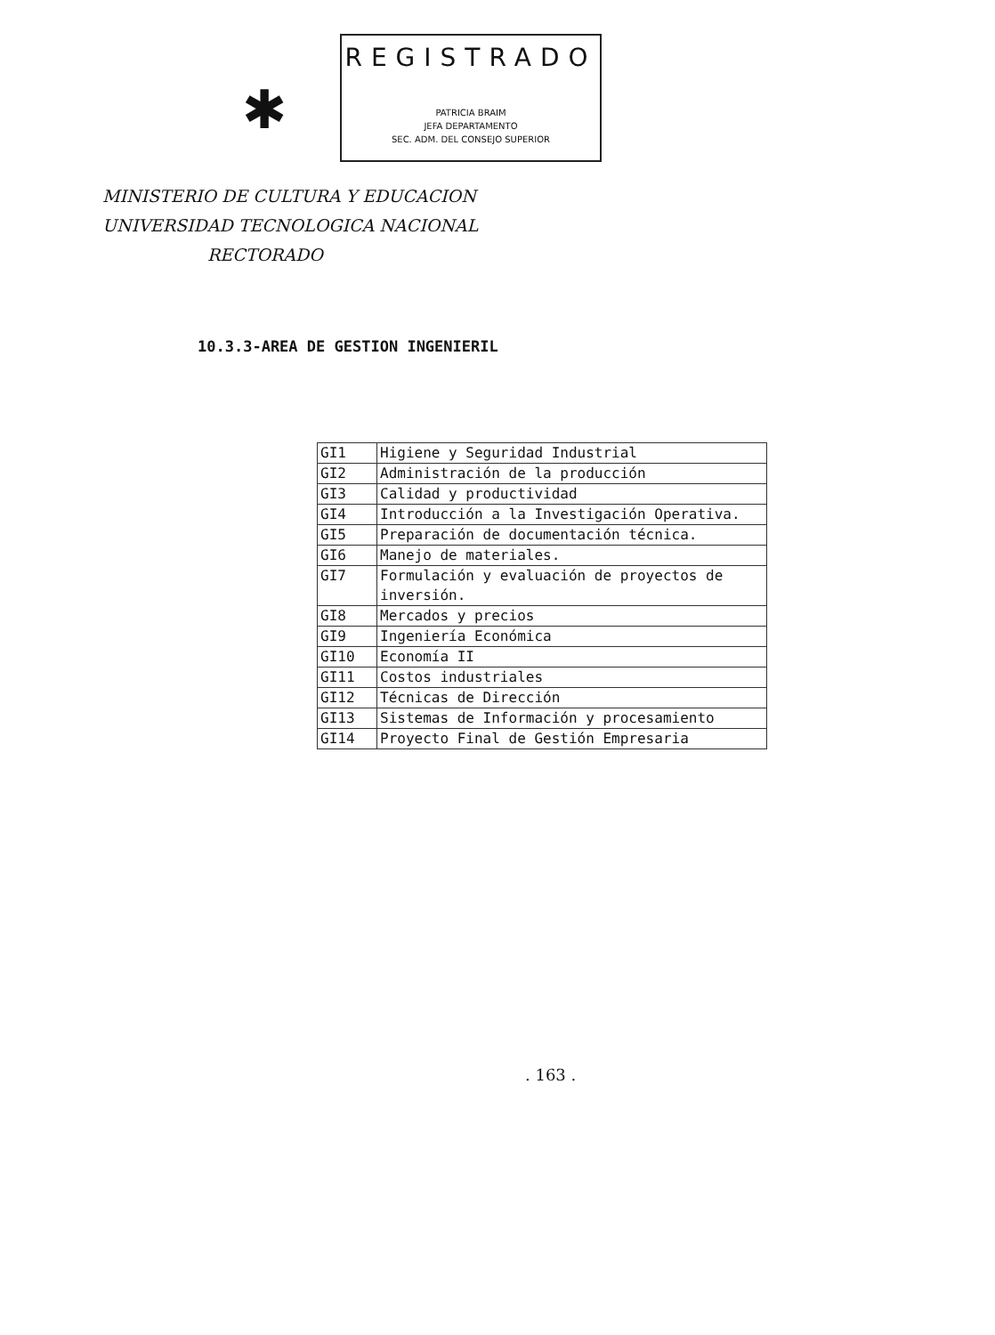✱
REGISTRADO
PATRICIA BRAIM
JEFA DEPARTAMENTO
SEC. ADM. DEL CONSEJO SUPERIOR
MINISTERIO DE CULTURA Y EDUCACION
UNIVERSIDAD TECNOLOGICA NACIONAL
RECTORADO
10.3.3-AREA DE GESTION INGENIERIL
| GI1 | Higiene y Seguridad Industrial |
| GI2 | Administración de la producción |
| GI3 | Calidad y productividad |
| GI4 | Introducción a la Investigación Operativa. |
| GI5 | Preparación de documentación técnica. |
| GI6 | Manejo de materiales. |
| GI7 | Formulación y evaluación de proyectos de inversión. |
| GI8 | Mercados y precios |
| GI9 | Ingeniería Económica |
| GI10 | Economía II |
| GI11 | Costos industriales |
| GI12 | Técnicas de Dirección |
| GI13 | Sistemas de Información y procesamiento |
| GI14 | Proyecto Final de Gestión Empresaria |
. 163 .